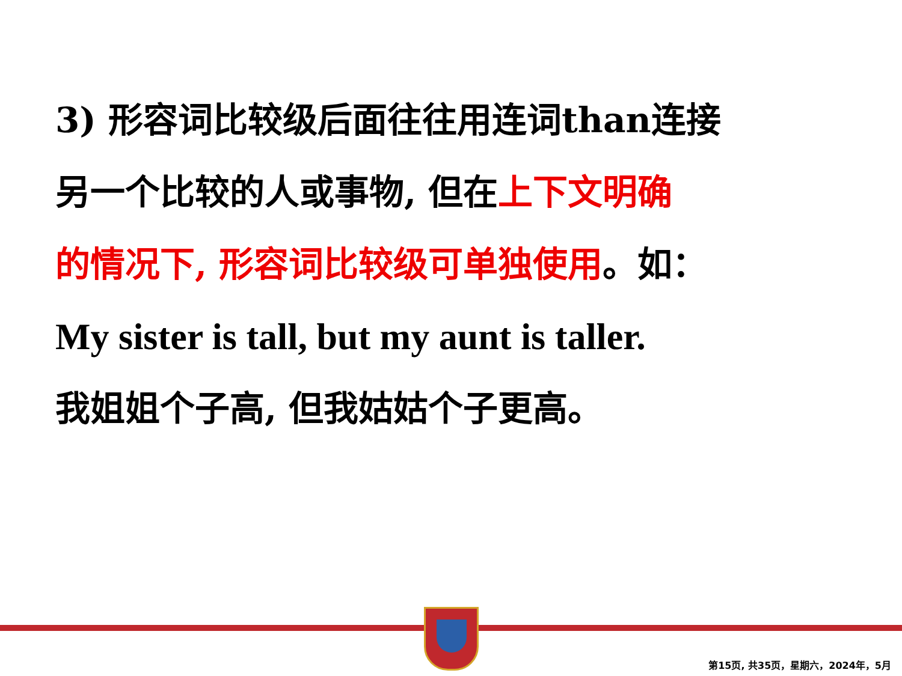3) 形容词比较级后面往往用连词than连接
另一个比较的人或事物, 但在上下文明确
的情况下, 形容词比较级可单独使用。如：
My sister is tall, but my aunt is taller.
我姐姐个子高, 但我姑姑个子更高。
第15页, 共35页，星期六，2024年，5月